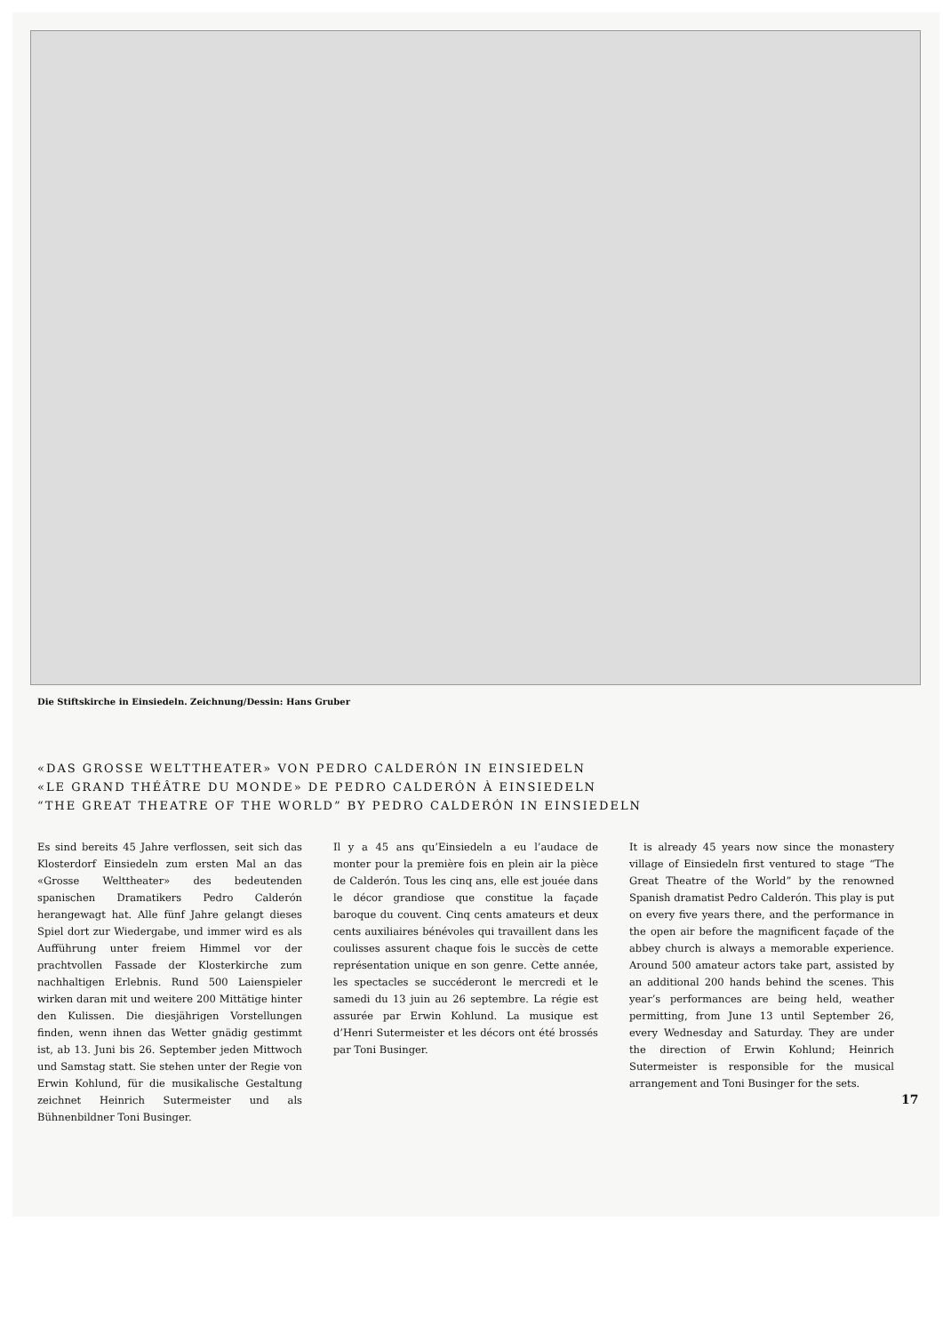Die Stiftskirche in Einsiedeln. Zeichnung/Dessin: Hans Gruber
«DAS GROSSE WELTTHEATER» VON PEDRO CALDERÓN IN EINSIEDELN
«LE GRAND THÉÂTRE DU MONDE» DE PEDRO CALDERÓN À EINSIEDELN
“THE GREAT THEATRE OF THE WORLD” BY PEDRO CALDERÓN IN EINSIEDELN
Es sind bereits 45 Jahre verflossen, seit sich das Klosterdorf Einsiedeln zum ersten Mal an das «Grosse Welttheater» des bedeutenden spanischen Dramatikers Pedro Calderón herangewagt hat. Alle fünf Jahre gelangt dieses Spiel dort zur Wiedergabe, und immer wird es als Aufführung unter freiem Himmel vor der prachtvollen Fassade der Klosterkirche zum nachhaltigen Erlebnis. Rund 500 Laienspieler wirken daran mit und weitere 200 Mittätige hinter den Kulissen. Die diesjährigen Vorstellungen finden, wenn ihnen das Wetter gnädig gestimmt ist, ab 13. Juni bis 26. September jeden Mittwoch und Samstag statt. Sie stehen unter der Regie von Erwin Kohlund, für die musikalische Gestaltung zeichnet Heinrich Sutermeister und als Bühnenbildner Toni Businger.
Il y a 45 ans qu’Einsiedeln a eu l’audace de monter pour la première fois en plein air la pièce de Calderón. Tous les cinq ans, elle est jouée dans le décor grandiose que constitue la façade baroque du couvent. Cinq cents amateurs et deux cents auxiliaires bénévoles qui travaillent dans les coulisses assurent chaque fois le succès de cette représentation unique en son genre. Cette année, les spectacles se succéderont le mercredi et le samedi du 13 juin au 26 septembre. La régie est assurée par Erwin Kohlund. La musique est d’Henri Sutermeister et les décors ont été brossés par Toni Businger.
It is already 45 years now since the monastery village of Einsiedeln first ventured to stage “The Great Theatre of the World” by the renowned Spanish dramatist Pedro Calderón. This play is put on every five years there, and the performance in the open air before the magnificent façade of the abbey church is always a memorable experience. Around 500 amateur actors take part, assisted by an additional 200 hands behind the scenes. This year’s performances are being held, weather permitting, from June 13 until September 26, every Wednesday and Saturday. They are under the direction of Erwin Kohlund; Heinrich Sutermeister is responsible for the musical arrangement and Toni Businger for the sets.
17